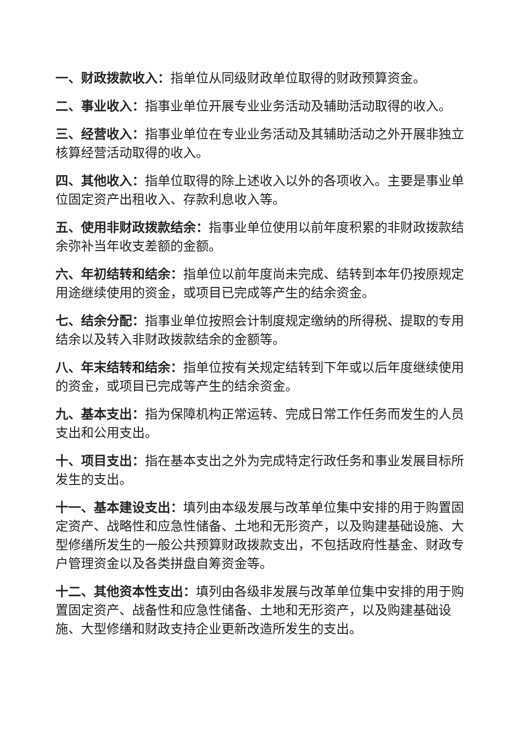一、财政拨款收入：指单位从同级财政单位取得的财政预算资金。
二、事业收入：指事业单位开展专业业务活动及辅助活动取得的收入。
三、经营收入：指事业单位在专业业务活动及其辅助活动之外开展非独立核算经营活动取得的收入。
四、其他收入：指单位取得的除上述收入以外的各项收入。主要是事业单位固定资产出租收入、存款利息收入等。
五、使用非财政拨款结余：指事业单位使用以前年度积累的非财政拨款结余弥补当年收支差额的金额。
六、年初结转和结余：指单位以前年度尚未完成、结转到本年仍按原规定用途继续使用的资金，或项目已完成等产生的结余资金。
七、结余分配：指事业单位按照会计制度规定缴纳的所得税、提取的专用结余以及转入非财政拨款结余的金额等。
八、年末结转和结余：指单位按有关规定结转到下年或以后年度继续使用的资金，或项目已完成等产生的结余资金。
九、基本支出：指为保障机构正常运转、完成日常工作任务而发生的人员支出和公用支出。
十、项目支出：指在基本支出之外为完成特定行政任务和事业发展目标所发生的支出。
十一、基本建设支出：填列由本级发展与改革单位集中安排的用于购置固定资产、战略性和应急性储备、土地和无形资产，以及购建基础设施、大型修缮所发生的一般公共预算财政拨款支出，不包括政府性基金、财政专户管理资金以及各类拼盘自筹资金等。
十二、其他资本性支出：填列由各级非发展与改革单位集中安排的用于购置固定资产、战备性和应急性储备、土地和无形资产，以及购建基础设施、大型修缮和财政支持企业更新改造所发生的支出。